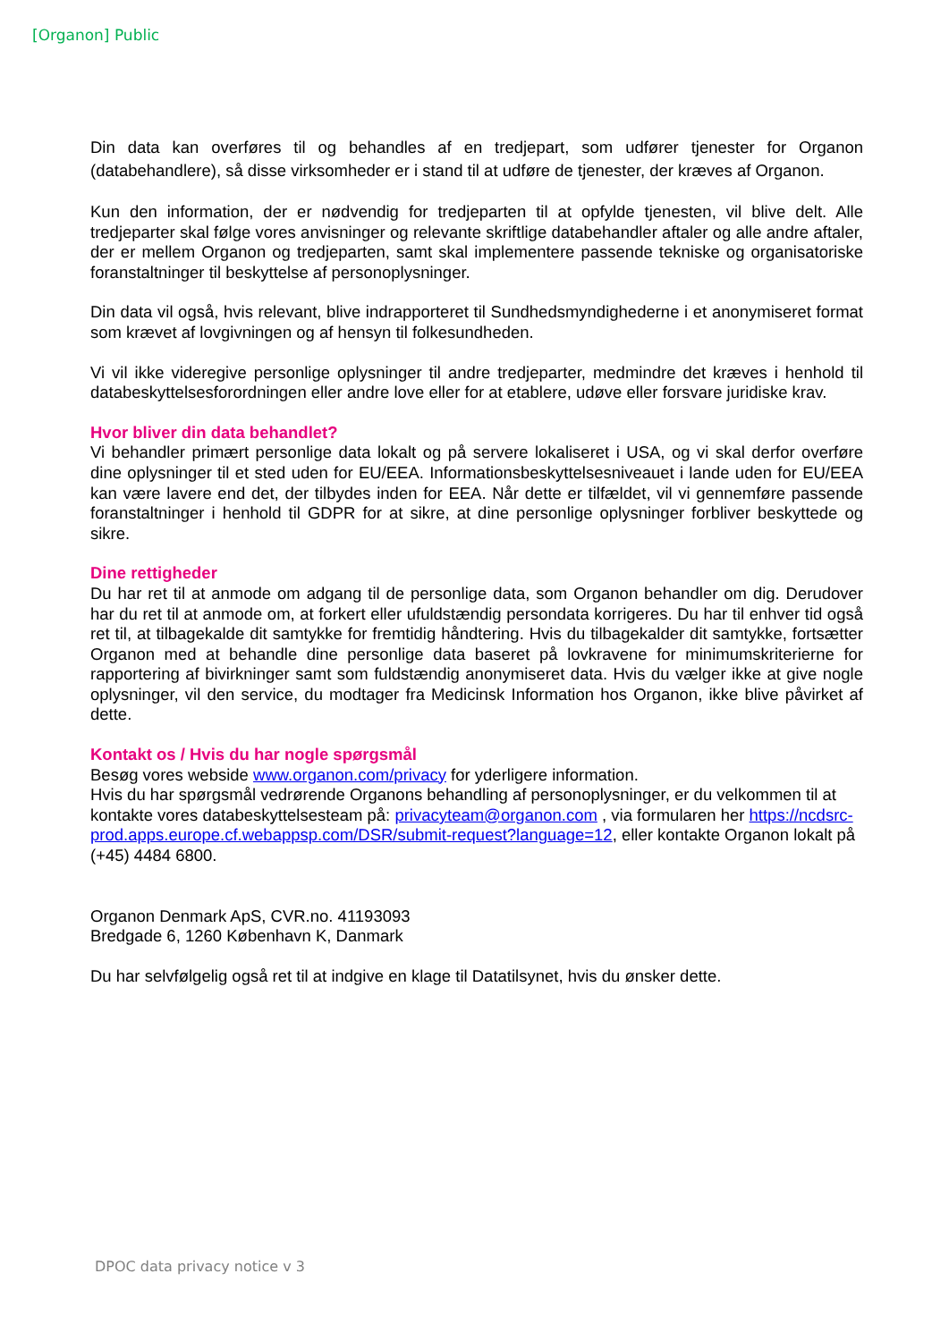[Organon] Public
Din data kan overføres til og behandles af en tredjepart, som udfører tjenester for Organon (databehandlere), så disse virksomheder er i stand til at udføre de tjenester, der kræves af Organon.
Kun den information, der er nødvendig for tredjeparten til at opfylde tjenesten, vil blive delt. Alle tredjeparter skal følge vores anvisninger og relevante skriftlige databehandler aftaler og alle andre aftaler, der er mellem Organon og tredjeparten, samt skal implementere passende tekniske og organisatoriske foranstaltninger til beskyttelse af personoplysninger.
Din data vil også, hvis relevant, blive indrapporteret til Sundhedsmyndighederne i et anonymiseret format som krævet af lovgivningen og af hensyn til folkesundheden.
Vi vil ikke videregive personlige oplysninger til andre tredjeparter, medmindre det kræves i henhold til databeskyttelsesforordningen eller andre love eller for at etablere, udøve eller forsvare juridiske krav.
Hvor bliver din data behandlet?
Vi behandler primært personlige data lokalt og på servere lokaliseret i USA, og vi skal derfor overføre dine oplysninger til et sted uden for EU/EEA. Informationsbeskyttelsesniveauet i lande uden for EU/EEA kan være lavere end det, der tilbydes inden for EEA. Når dette er tilfældet, vil vi gennemføre passende foranstaltninger i henhold til GDPR for at sikre, at dine personlige oplysninger forbliver beskyttede og sikre.
Dine rettigheder
Du har ret til at anmode om adgang til de personlige data, som Organon behandler om dig. Derudover har du ret til at anmode om, at forkert eller ufuldstændig persondata korrigeres. Du har til enhver tid også ret til, at tilbagekalde dit samtykke for fremtidig håndtering. Hvis du tilbagekalder dit samtykke, fortsætter Organon med at behandle dine personlige data baseret på lovkravene for minimumskriterierne for rapportering af bivirkninger samt som fuldstændig anonymiseret data. Hvis du vælger ikke at give nogle oplysninger, vil den service, du modtager fra Medicinsk Information hos Organon, ikke blive påvirket af dette.
Kontakt os / Hvis du har nogle spørgsmål
Besøg vores webside www.organon.com/privacy for yderligere information.
Hvis du har spørgsmål vedrørende Organons behandling af personoplysninger, er du velkommen til at kontakte vores databeskyttelsesteam på: privacyteam@organon.com , via formularen her https://ncdsrc-prod.apps.europe.cf.webappsp.com/DSR/submit-request?language=12, eller kontakte Organon lokalt på (+45) 4484 6800.
Organon Denmark ApS, CVR.no. 41193093
Bredgade 6, 1260 København K, Danmark
Du har selvfølgelig også ret til at indgive en klage til Datatilsynet, hvis du ønsker dette.
DPOC data privacy notice v 3